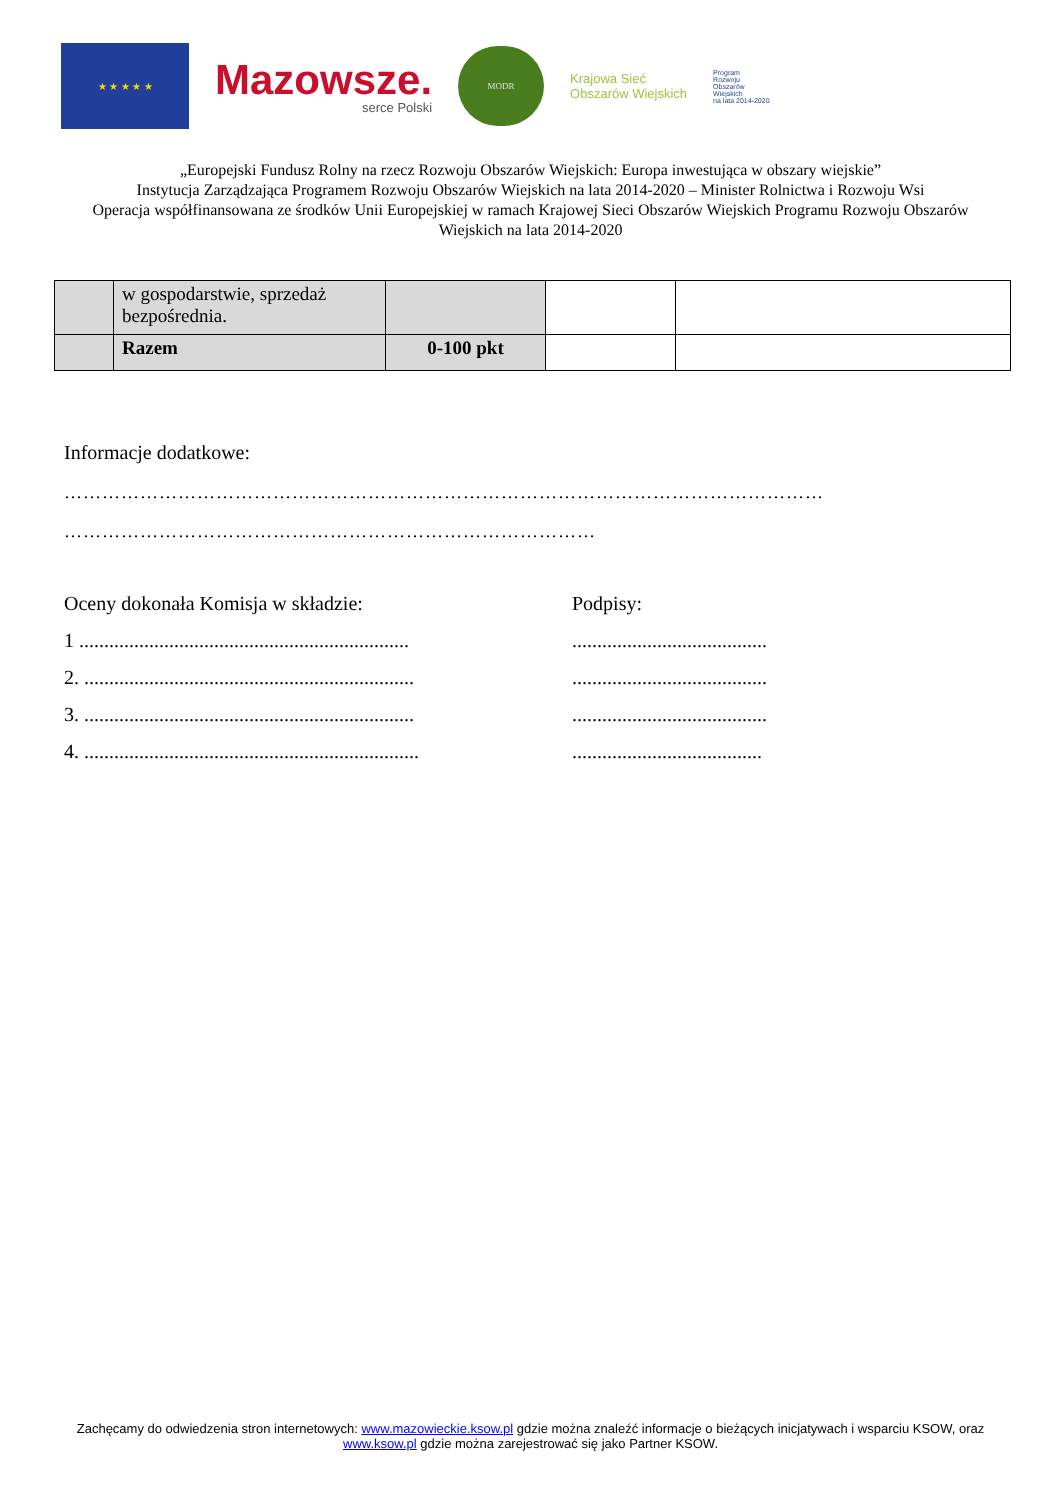★ ★ ★ ★ ★
Mazowsze.
serce Polski
MODR
Krajowa Sieć
Obszarów Wiejskich
Program
Rozwoju
Obszarów
Wiejskich
na lata 2014-2020
„Europejski Fundusz Rolny na rzecz Rozwoju Obszarów Wiejskich: Europa inwestująca w obszary wiejskie”
Instytucja Zarządzająca Programem Rozwoju Obszarów Wiejskich na lata 2014-2020 – Minister Rolnictwa i Rozwoju Wsi
Operacja współfinansowana ze środków Unii Europejskiej w ramach Krajowej Sieci Obszarów Wiejskich Programu Rozwoju Obszarów Wiejskich na lata 2014-2020
| | w gospodarstwie, sprzedaż bezpośrednia. | | | |
| | Razem | 0-100 pkt | | |
Informacje dodatkowe:
…………………………………………………………………………………………………………
…………………………………………………………………………
Oceny dokonała Komisja w składzie: Podpisy:
1 ..................................................................
.......................................
2. ..................................................................
.......................................
3. ..................................................................
.......................................
4. ...................................................................
......................................
Zachęcamy do odwiedzenia stron internetowych: www.mazowieckie.ksow.pl gdzie można znaleźć informacje o bieżących inicjatywach i wsparciu KSOW, oraz www.ksow.pl gdzie można zarejestrować się jako Partner KSOW.